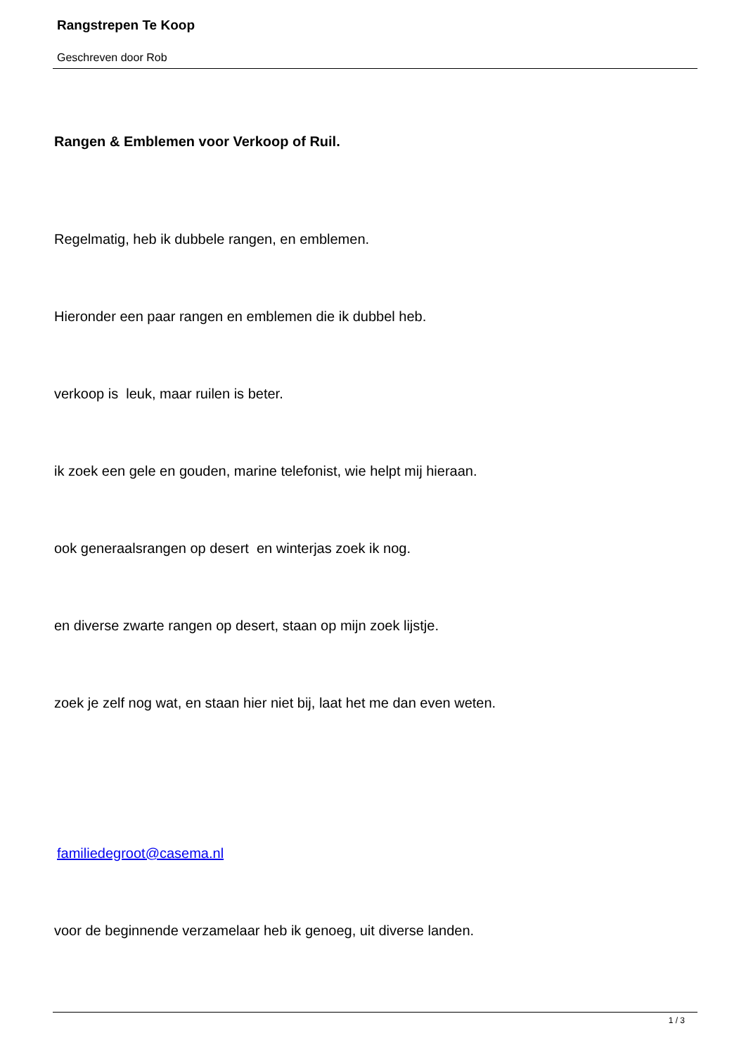Rangstrepen Te Koop
Geschreven door Rob
Rangen & Emblemen voor Verkoop of Ruil.
Regelmatig, heb ik dubbele rangen, en emblemen.
Hieronder een paar rangen en emblemen die ik dubbel heb.
verkoop is leuk, maar ruilen is beter.
ik zoek een gele en gouden, marine telefonist, wie helpt mij hieraan.
ook generaalsrangen op desert en winterjas zoek ik nog.
en diverse zwarte rangen op desert, staan op mijn zoek lijstje.
zoek je zelf nog wat, en staan hier niet bij, laat het me dan even weten.
familiedegroot@casema.nl
voor de beginnende verzamelaar heb ik genoeg, uit diverse landen.
1 / 3